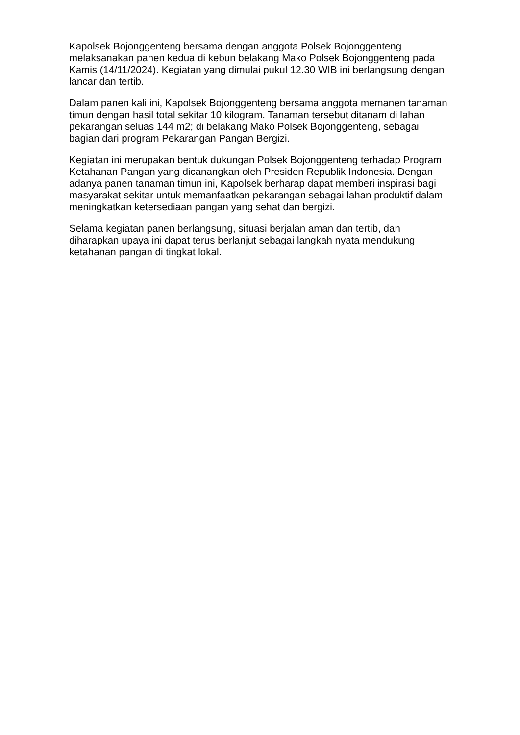Kapolsek Bojonggenteng bersama dengan anggota Polsek Bojonggenteng melaksanakan panen kedua di kebun belakang Mako Polsek Bojonggenteng pada Kamis (14/11/2024). Kegiatan yang dimulai pukul 12.30 WIB ini berlangsung dengan lancar dan tertib.
Dalam panen kali ini, Kapolsek Bojonggenteng bersama anggota memanen tanaman timun dengan hasil total sekitar 10 kilogram. Tanaman tersebut ditanam di lahan pekarangan seluas 144 m2; di belakang Mako Polsek Bojonggenteng, sebagai bagian dari program Pekarangan Pangan Bergizi.
Kegiatan ini merupakan bentuk dukungan Polsek Bojonggenteng terhadap Program Ketahanan Pangan yang dicanangkan oleh Presiden Republik Indonesia. Dengan adanya panen tanaman timun ini, Kapolsek berharap dapat memberi inspirasi bagi masyarakat sekitar untuk memanfaatkan pekarangan sebagai lahan produktif dalam meningkatkan ketersediaan pangan yang sehat dan bergizi.
Selama kegiatan panen berlangsung, situasi berjalan aman dan tertib, dan diharapkan upaya ini dapat terus berlanjut sebagai langkah nyata mendukung ketahanan pangan di tingkat lokal.